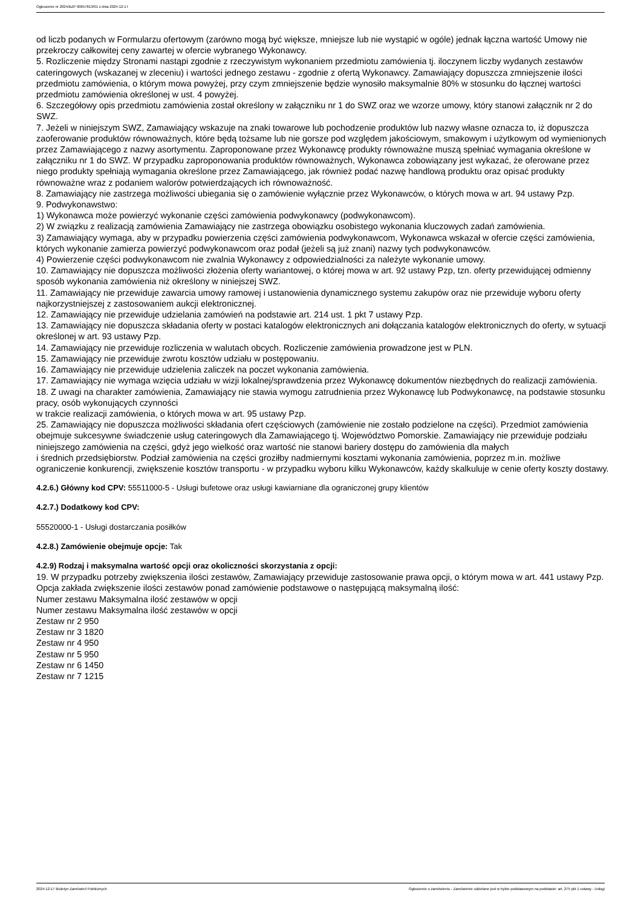Ogłoszenie nr 2024/BZP 00657813/01 z dnia 2024-12-17
od liczb podanych w Formularzu ofertowym (zarówno mogą być większe, mniejsze lub nie wystąpić w ogóle) jednak łączna wartość Umowy nie przekroczy całkowitej ceny zawartej w ofercie wybranego Wykonawcy.
5. Rozliczenie między Stronami nastąpi zgodnie z rzeczywistym wykonaniem przedmiotu zamówienia tj. iloczynem liczby wydanych zestawów cateringowych (wskazanej w zleceniu) i wartości jednego zestawu - zgodnie z ofertą Wykonawcy. Zamawiający dopuszcza zmniejszenie ilości przedmiotu zamówienia, o którym mowa powyżej, przy czym zmniejszenie będzie wynosiło maksymalnie 80% w stosunku do łącznej wartości przedmiotu zamówienia określonej w ust. 4 powyżej.
6. Szczegółowy opis przedmiotu zamówienia został określony w załączniku nr 1 do SWZ oraz we wzorze umowy, który stanowi załącznik nr 2 do SWZ.
7. Jeżeli w niniejszym SWZ, Zamawiający wskazuje na znaki towarowe lub pochodzenie produktów lub nazwy własne oznacza to, iż dopuszcza zaoferowanie produktów równoważnych, które będą tożsame lub nie gorsze pod względem jakościowym, smakowym i użytkowym od wymienionych przez Zamawiającego z nazwy asortymentu. Zaproponowane przez Wykonawcę produkty równoważne muszą spełniać wymagania określone w załączniku nr 1 do SWZ. W przypadku zaproponowania produktów równoważnych, Wykonawca zobowiązany jest wykazać, że oferowane przez niego produkty spełniają wymagania określone przez Zamawiającego, jak również podać nazwę handlową produktu oraz opisać produkty równoważne wraz z podaniem walorów potwierdzających ich równoważność.
8. Zamawiający nie zastrzega możliwości ubiegania się o zamówienie wyłącznie przez Wykonawców, o których mowa w art. 94 ustawy Pzp.
9. Podwykonawstwo:
1) Wykonawca może powierzyć wykonanie części zamówienia podwykonawcy (podwykonawcom).
2) W związku z realizacją zamówienia Zamawiający nie zastrzega obowiązku osobistego wykonania kluczowych zadań zamówienia.
3) Zamawiający wymaga, aby w przypadku powierzenia części zamówienia podwykonawcom, Wykonawca wskazał w ofercie części zamówienia, których wykonanie zamierza powierzyć podwykonawcom oraz podał (jeżeli są już znani) nazwy tych podwykonawców.
4) Powierzenie części podwykonawcom nie zwalnia Wykonawcy z odpowiedzialności za należyte wykonanie umowy.
10. Zamawiający nie dopuszcza możliwości złożenia oferty wariantowej, o której mowa w art. 92 ustawy Pzp, tzn. oferty przewidującej odmienny sposób wykonania zamówienia niż określony w niniejszej SWZ.
11. Zamawiający nie przewiduje zawarcia umowy ramowej i ustanowienia dynamicznego systemu zakupów oraz nie przewiduje wyboru oferty najkorzystniejszej z zastosowaniem aukcji elektronicznej.
12. Zamawiający nie przewiduje udzielania zamówień na podstawie art. 214 ust. 1 pkt 7 ustawy Pzp.
13. Zamawiający nie dopuszcza składania oferty w postaci katalogów elektronicznych ani dołączania katalogów elektronicznych do oferty, w sytuacji określonej w art. 93 ustawy Pzp.
14. Zamawiający nie przewiduje rozliczenia w walutach obcych. Rozliczenie zamówienia prowadzone jest w PLN.
15. Zamawiający nie przewiduje zwrotu kosztów udziału w postępowaniu.
16. Zamawiający nie przewiduje udzielenia zaliczek na poczet wykonania zamówienia.
17. Zamawiający nie wymaga wzięcia udziału w wizji lokalnej/sprawdzenia przez Wykonawcę dokumentów niezbędnych do realizacji zamówienia.
18. Z uwagi na charakter zamówienia, Zamawiający nie stawia wymogu zatrudnienia przez Wykonawcę lub Podwykonawcę, na podstawie stosunku pracy, osób wykonujących czynności
w trakcie realizacji zamówienia, o których mowa w art. 95 ustawy Pzp.
25. Zamawiający nie dopuszcza możliwości składania ofert częściowych (zamówienie nie zostało podzielone na części). Przedmiot zamówienia obejmuje sukcesywne świadczenie usług cateringowych dla Zamawiającego tj. Województwo Pomorskie. Zamawiający nie przewiduje podziału niniejszego zamówienia na części, gdyż jego wielkość oraz wartość nie stanowi bariery dostępu do zamówienia dla małych
i średnich przedsiębiorstw. Podział zamówienia na części groziłby nadmiernymi kosztami wykonania zamówienia, poprzez m.in. możliwe ograniczenie konkurencji, zwiększenie kosztów transportu - w przypadku wyboru kilku Wykonawców, każdy skalkuluje w cenie oferty koszty dostawy.
4.2.6.) Główny kod CPV: 55511000-5 - Usługi bufetowe oraz usługi kawiarniane dla ograniczonej grupy klientów
4.2.7.) Dodatkowy kod CPV:
55520000-1 - Usługi dostarczania posiłków
4.2.8.) Zamówienie obejmuje opcje: Tak
4.2.9) Rodzaj i maksymalna wartość opcji oraz okoliczności skorzystania z opcji:
19. W przypadku potrzeby zwiększenia ilości zestawów, Zamawiający przewiduje zastosowanie prawa opcji, o którym mowa w art. 441 ustawy Pzp. Opcja zakłada zwiększenie ilości zestawów ponad zamówienie podstawowe o następującą maksymalną ilość:
Numer zestawu Maksymalna ilość zestawów w opcji
Numer zestawu Maksymalna ilość zestawów w opcji
Zestaw nr 2 950
Zestaw nr 3 1820
Zestaw nr 4 950
Zestaw nr 5 950
Zestaw nr 6 1450
Zestaw nr 7 1215
2024-12-17 Biuletyn Zamówień Publicznych Ogłoszenie o zamówieniu - Zamówienie udzielane jest w trybie podstawowym na podstawie: art. 275 pkt 1 ustawy - Usługi